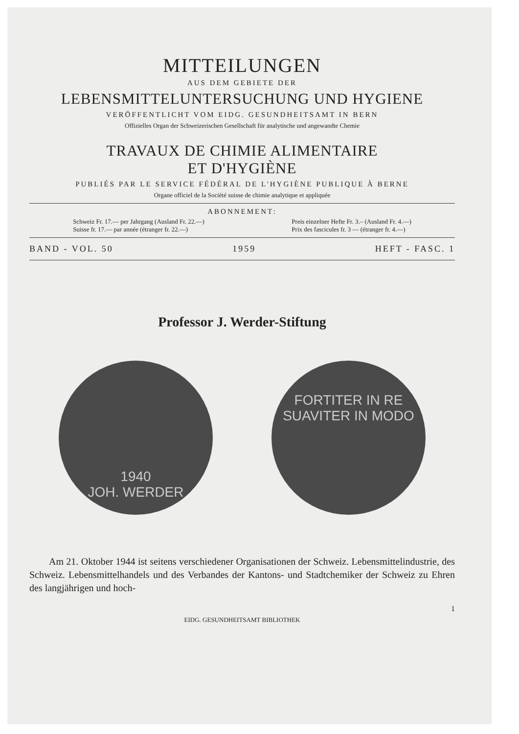MITTEILUNGEN
AUS DEM GEBIETE DER
LEBENSMITTELUNTERSUCHUNG UND HYGIENE
VERÖFFENTLICHT VOM EIDG. GESUNDHEITSAMT IN BERN
Offizielles Organ der Schweizerischen Gesellschaft für analytische und angewandte Chemie
TRAVAUX DE CHIMIE ALIMENTAIRE
ET D'HYGIÈNE
PUBLIÉS PAR LE SERVICE FÉDÉRAL DE L'HYGIÈNE PUBLIQUE À BERNE
Organe officiel de la Société suisse de chimie analytique et appliquée
ABONNEMENT:
Schweiz Fr. 17.— per Jahrgang (Ausland Fr. 22.—)
Suisse fr. 17.— par année (étranger fr. 22.—)
Preis einzelner Hefte Fr. 3.– (Ausland Fr. 4.—)
Prix des fascicules fr. 3 — (étranger fr. 4.—)
BAND - VOL. 50 1959 HEFT - FASC. 1
Professor J. Werder-Stiftung
1940
JOH. WERDER
FORTITER IN RE
SUAVITER IN MODO
Am 21. Oktober 1944 ist seitens verschiedener Organisationen der Schweiz. Lebensmittelindustrie, des Schweiz. Lebensmittelhandels und des Verbandes der Kantons- und Stadtchemiker der Schweiz zu Ehren des langjährigen und hoch-
1
EIDG. GESUNDHEITSAMT BIBLIOTHEK